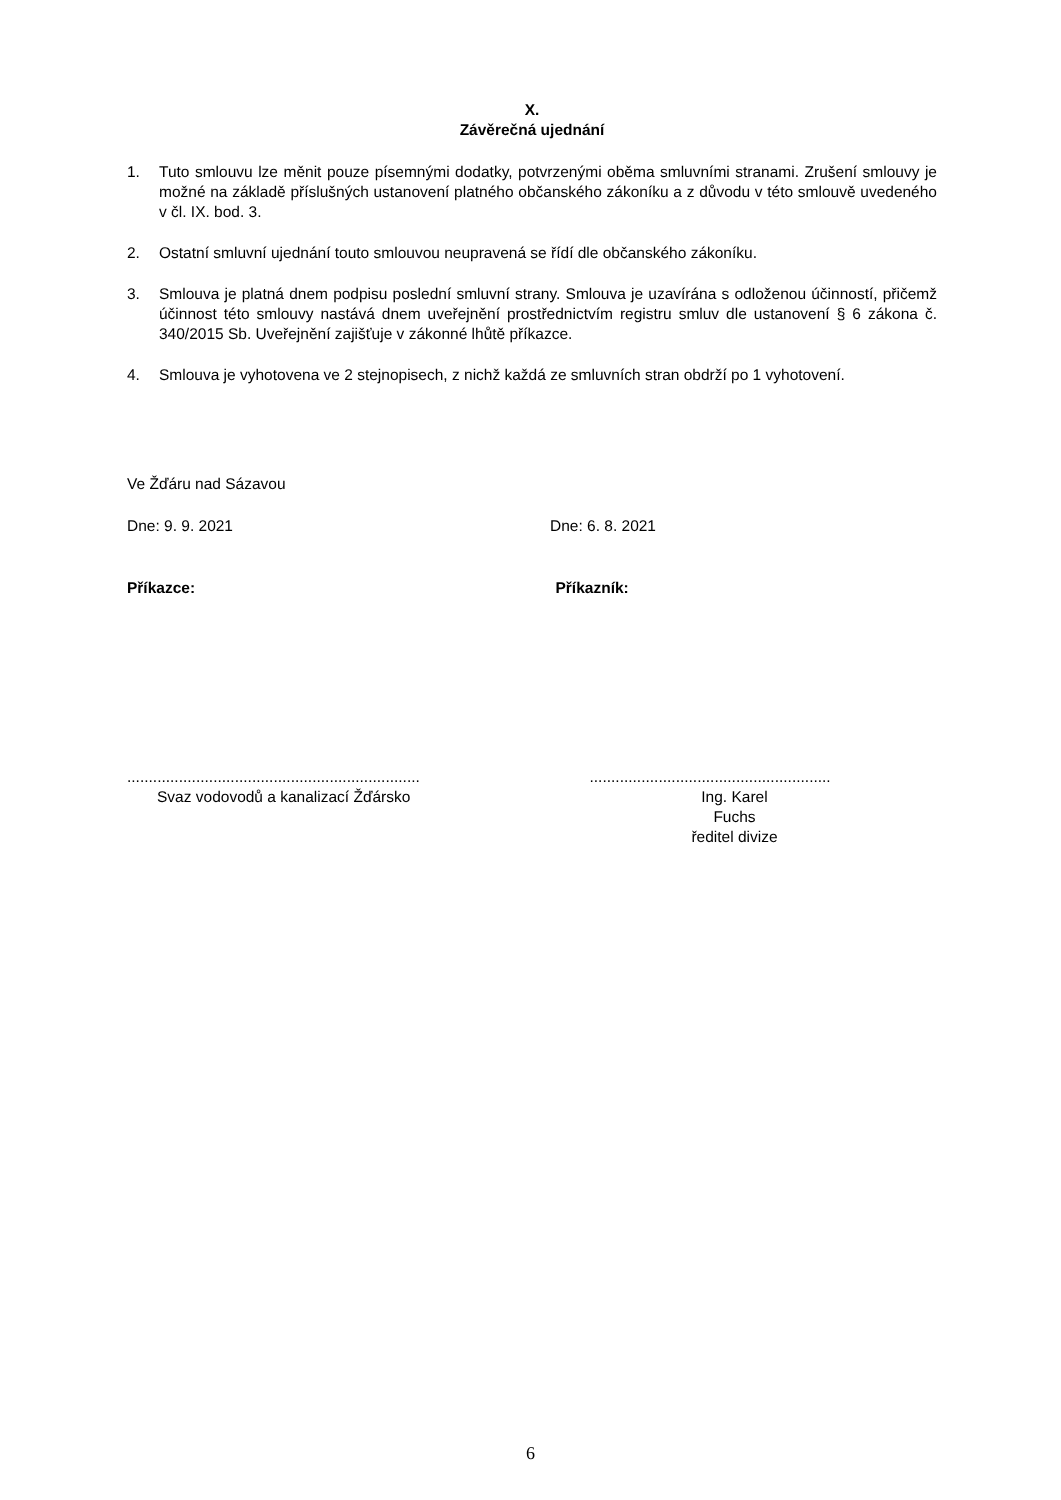X.
Závěrečná ujednání
1. Tuto smlouvu lze měnit pouze písemnými dodatky, potvrzenými oběma smluvními stranami. Zrušení smlouvy je možné na základě příslušných ustanovení platného občanského zákoníku a z důvodu v této smlouvě uvedeného v čl. IX. bod. 3.
2. Ostatní smluvní ujednání touto smlouvou neupravená se řídí dle občanského zákoníku.
3. Smlouva je platná dnem podpisu poslední smluvní strany. Smlouva je uzavírána s odloženou účinností, přičemž účinnost této smlouvy nastává dnem uveřejnění prostřednictvím registru smluv dle ustanovení § 6 zákona č. 340/2015 Sb. Uveřejnění zajišťuje v zákonné lhůtě příkazce.
4. Smlouva je vyhotovena ve 2 stejnopisech, z nichž každá ze smluvních stran obdrží po 1 vyhotovení.
Ve Žďáru nad Sázavou
Dne: 9. 9. 2021 Dne: 6. 8. 2021
Příkazce: Příkazník:
....................................................................
Svaz vodovodů a kanalizací Žďársko
........................................................
Ing. Karel Fuchs
ředitel divize
6